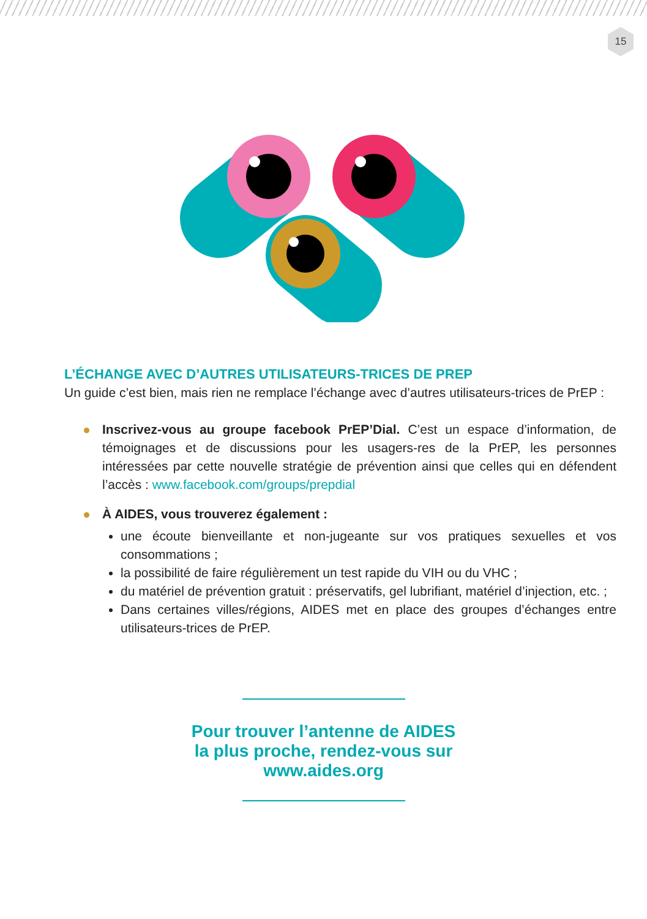15
L’ÉCHANGE AVEC D’AUTRES UTILISATEURS-TRICES DE PREP
Un guide c’est bien, mais rien ne remplace l’échange avec d’autres utilisateurs-trices de PrEP :
Inscrivez-vous au groupe facebook PrEP’Dial. C’est un espace d’information, de témoignages et de discussions pour les usagers-res de la PrEP, les personnes intéressées par cette nouvelle stratégie de prévention ainsi que celles qui en défendent l’accès : www.facebook.com/groups/prepdial
À AIDES, vous trouverez également :
une écoute bienveillante et non-jugeante sur vos pratiques sexuelles et vos consommations ;
la possibilité de faire régulièrement un test rapide du VIH ou du VHC ;
du matériel de prévention gratuit : préservatifs, gel lubrifiant, matériel d’injection, etc. ;
Dans certaines villes/régions, AIDES met en place des groupes d’échanges entre utilisateurs-trices de PrEP.
Pour trouver l’antenne de AIDES
la plus proche, rendez-vous sur
www.aides.org